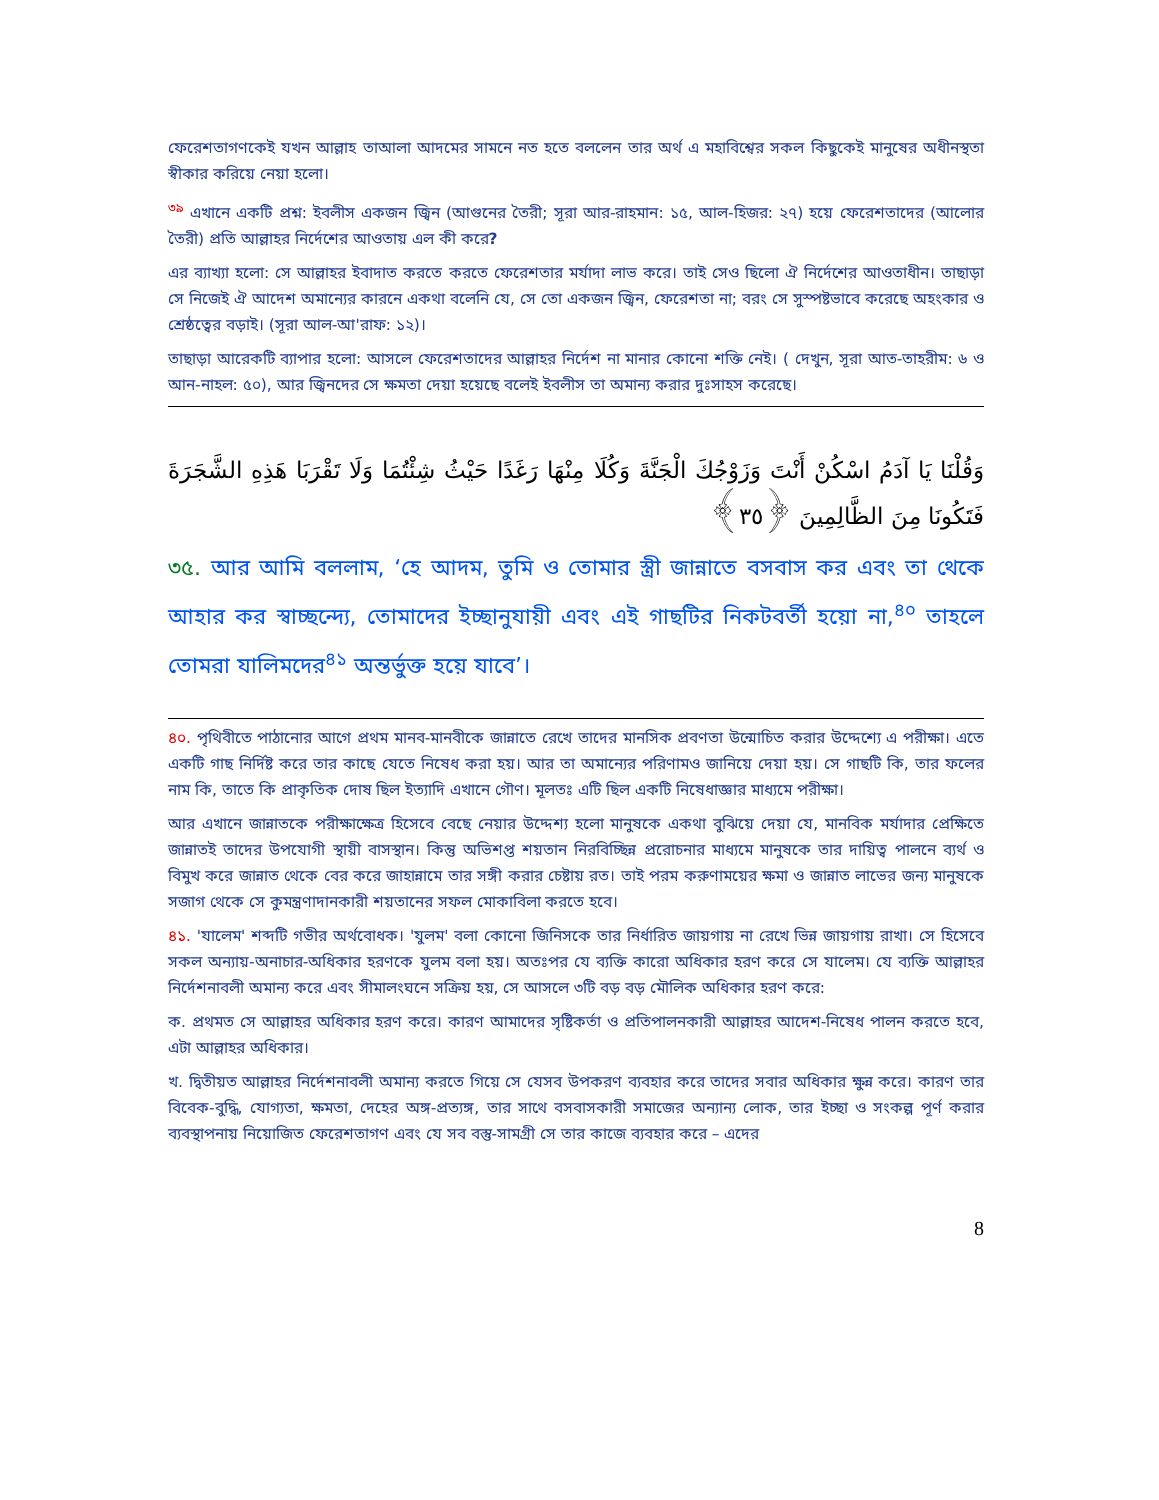ফেরেশতাগণকেই যখন আল্লাহ তাআলা আদমের সামনে নত হতে বললেন তার অর্থ এ মহাবিশ্বের সকল কিছুকেই মানুষের অধীনস্থতা স্বীকার করিয়ে নেয়া হলো।
<sup>৩৯</sup> এখানে একটি প্রশ্ন: ইবলীস একজন জ্বিন (আগুনের তৈরী; সূরা আর-রাহমান: ১৫, আল-হিজর: ২৭) হয়ে ফেরেশতাদের (আলোর তৈরী) প্রতি আল্লাহর নির্দেশের আওতায় এল কী করে?
এর ব্যাখ্যা হলো: সে আল্লাহর ইবাদাত করতে করতে ফেরেশতার মর্যাদা লাভ করে। তাই সেও ছিলো ঐ নির্দেশের আওতাধীন। তাছাড়া সে নিজেই ঐ আদেশ অমান্যের কারনে একথা বলেনি যে, সে তো একজন জ্বিন, ফেরেশতা না; বরং সে সুস্পষ্টভাবে করেছে অহংকার ও শ্রেষ্ঠত্বের বড়াই। (সূরা আল-আ'রাফ: ১২)।
তাছাড়া আরেকটি ব্যাপার হলো: আসলে ফেরেশতাদের আল্লাহর নির্দেশ না মানার কোনো শক্তি নেই। ( দেখুন, সূরা আত-তাহরীম: ৬ ও আন-নাহল: ৫০), আর জ্বিনদের সে ক্ষমতা দেয়া হয়েছে বলেই ইবলীস তা অমান্য করার দুঃসাহস করেছে।
وَقُلْنَا يَا آدَمُ اسْكُنْ أَنْتَ وَزَوْجُكَ الْجَنَّةَ وَكُلَا مِنْهَا رَغَدًا حَيْثُ شِئْتُمَا وَلَا تَقْرَبَا هَذِهِ الشَّجَرَةَ فَتَكُونَا مِنَ الظَّالِمِينَ ﴿٣٥﴾
৩৫. আর আমি বললাম, ‘হে আদম, তুমি ও তোমার স্ত্রী জান্নাতে বসবাস কর এবং তা থেকে আহার কর স্বাচ্ছন্দ্যে, তোমাদের ইচ্ছানুযায়ী এবং এই গাছটির নিকটবর্তী হয়ো না,<sup>৪০</sup> তাহলে তোমরা যালিমদের<sup>৪১</sup> অন্তর্ভুক্ত হয়ে যাবে’।
৪০. পৃথিবীতে পাঠানোর আগে প্রথম মানব-মানবীকে জান্নাতে রেখে তাদের মানসিক প্রবণতা উন্মোচিত করার উদ্দেশ্যে এ পরীক্ষা। এতে একটি গাছ নির্দিষ্ট করে তার কাছে যেতে নিষেধ করা হয়। আর তা অমান্যের পরিণামও জানিয়ে দেয়া হয়। সে গাছটি কি, তার ফলের নাম কি, তাতে কি প্রাকৃতিক দোষ ছিল ইত্যাদি এখানে গৌণ। মূলতঃ এটি ছিল একটি নিষেধাজ্ঞার মাধ্যমে পরীক্ষা।
আর এখানে জান্নাতকে পরীক্ষাক্ষেত্র হিসেবে বেছে নেয়ার উদ্দেশ্য হলো মানুষকে একথা বুঝিয়ে দেয়া যে, মানবিক মর্যাদার প্রেক্ষিতে জান্নাতই তাদের উপযোগী স্থায়ী বাসস্থান। কিন্তু অভিশপ্ত শয়তান নিরবিচ্ছিন্ন প্ররোচনার মাধ্যমে মানুষকে তার দায়িত্ব পালনে ব্যর্থ ও বিমুখ করে জান্নাত থেকে বের করে জাহান্নামে তার সঙ্গী করার চেষ্টায় রত। তাই পরম করুণাময়ের ক্ষমা ও জান্নাত লাভের জন্য মানুষকে সজাগ থেকে সে কুমন্ত্রণাদানকারী শয়তানের সফল মোকাবিলা করতে হবে।
৪১. 'যালেম' শব্দটি গভীর অর্থবোধক। 'যুলম' বলা কোনো জিনিসকে তার নির্ধারিত জায়গায় না রেখে ভিন্ন জায়গায় রাখা। সে হিসেবে সকল অন্যায়-অনাচার-অধিকার হরণকে যুলম বলা হয়। অতঃপর যে ব্যক্তি কারো অধিকার হরণ করে সে যালেম। যে ব্যক্তি আল্লাহর নির্দেশনাবলী অমান্য করে এবং সীমালংঘনে সক্রিয় হয়, সে আসলে ৩টি বড় বড় মৌলিক অধিকার হরণ করে:
ক. প্রথমত সে আল্লাহর অধিকার হরণ করে। কারণ আমাদের সৃষ্টিকর্তা ও প্রতিপালনকারী আল্লাহর আদেশ-নিষেধ পালন করতে হবে, এটা আল্লাহর অধিকার।
খ. দ্বিতীয়ত আল্লাহর নির্দেশনাবলী অমান্য করতে গিয়ে সে যেসব উপকরণ ব্যবহার করে তাদের সবার অধিকার ক্ষুন্ন করে। কারণ তার বিবেক-বুদ্ধি, যোগ্যতা, ক্ষমতা, দেহের অঙ্গ-প্রত্যঙ্গ, তার সাথে বসবাসকারী সমাজের অন্যান্য লোক, তার ইচ্ছা ও সংকল্প পূর্ণ করার ব্যবস্থাপনায় নিয়োজিত ফেরেশতাগণ এবং যে সব বস্তু-সামগ্রী সে তার কাজে ব্যবহার করে – এদের
8